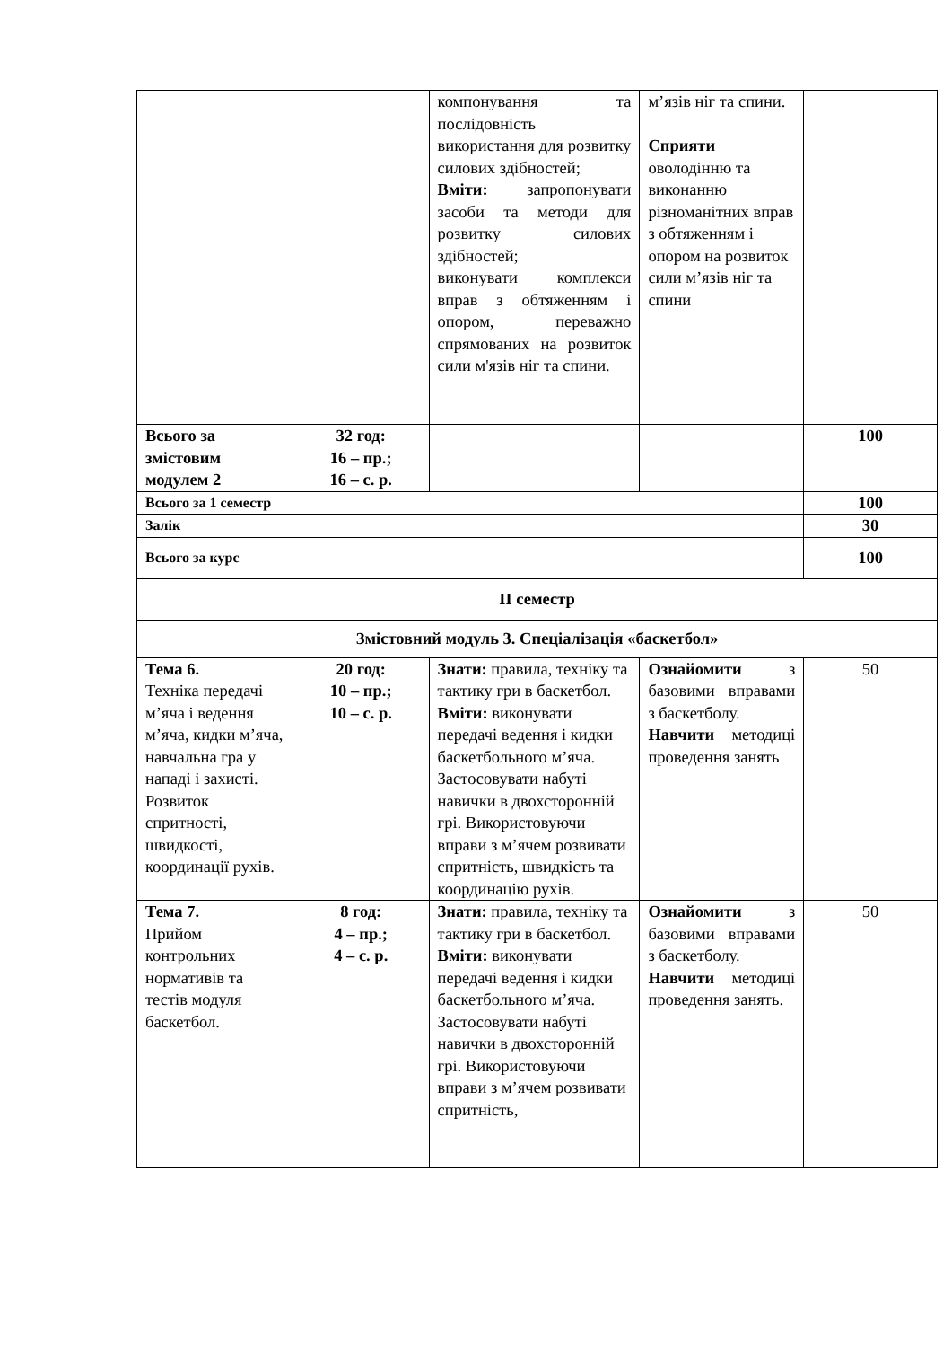| | | компонування та послідовність використання для розвитку силових здібностей; Вміти: запропонувати засоби та методи для розвитку силових здібностей; виконувати комплекси вправ з обтяженням і опором, переважно спрямованих на розвиток сили м'язів ніг та спини. | м’язів ніг та спини. Сприяти оволодінню та виконанню різноманітних вправ з обтяженням і опором на розвиток сили м’язів ніг та спини | |
| Всього за змістовим модулем 2 | 32 год: 16 – пр.; 16 – с. р. | | | 100 |
| Всього за 1 семестр | | | | 100 |
| Залік | | | | 30 |
| Всього за курс | | | | 100 |
| ІІ семестр | | | | |
| Змістовний модуль 3. Спеціалізація «баскетбол» | | | | |
| Тема 6. Техніка передачі м’яча і ведення м’яча, кидки м’яча, навчальна гра у нападі і захисті. Розвиток спритності, швидкості, координації рухів. | 20 год: 10 – пр.; 10 – с. р. | Знати: правила, техніку та тактику гри в баскетбол. Вміти: виконувати передачі ведення і кидки баскетбольного м’яча. Застосовувати набуті навички в двохсторонній грі. Використовуючи вправи з м’ячем розвивати спритність, швидкість та координацію рухів. | Ознайомити з базовими вправами з баскетболу. Навчити методиці проведення занять | 50 |
| Тема 7. Прийом контрольних нормативів та тестів модуля баскетбол. | 8 год: 4 – пр.; 4 – с. р. | Знати: правила, техніку та тактику гри в баскетбол. Вміти: виконувати передачі ведення і кидки баскетбольного м’яча. Застосовувати набуті навички в двохсторонній грі. Використовуючи вправи з м’ячем розвивати спритність, | Ознайомити з базовими вправами з баскетболу. Навчити методиці проведення занять. | 50 |